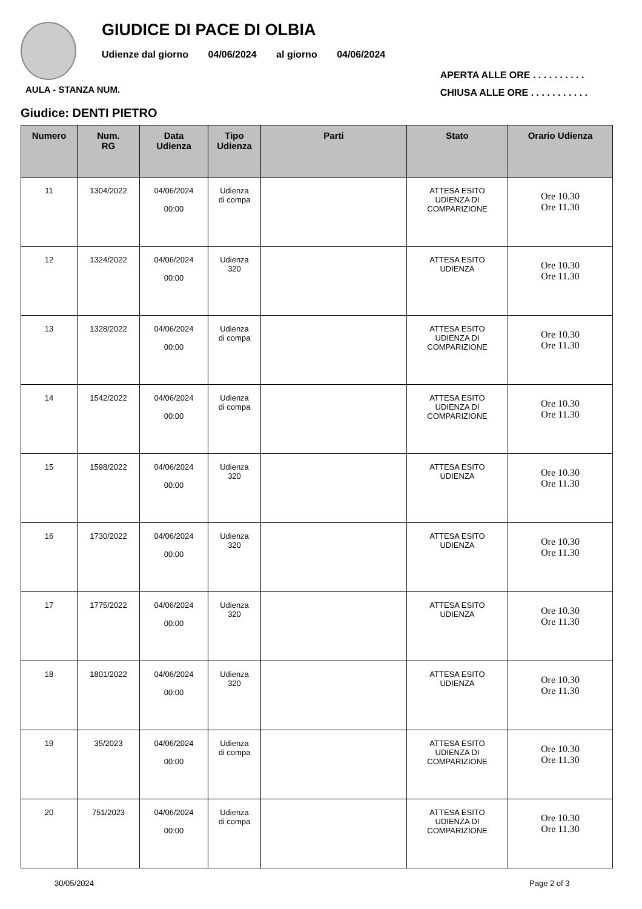GIUDICE DI PACE DI OLBIA
Udienze dal giorno 04/06/2024 al giorno 04/06/2024
AULA - STANZA NUM.
APERTA ALLE ORE . . . . . . . . . .
CHIUSA ALLE ORE . . . . . . . . . . .
Giudice: DENTI PIETRO
| Numero | Num. RG | Data Udienza | Tipo Udienza | Parti | Stato | Orario Udienza |
| --- | --- | --- | --- | --- | --- | --- |
| 11 | 1304/2022 | 04/06/2024 00:00 | Udienza di compa | | ATTESA ESITO UDIENZA DI COMPARIZIONE | Ore 10.30 Ore 11.30 |
| 12 | 1324/2022 | 04/06/2024 00:00 | Udienza 320 | | ATTESA ESITO UDIENZA | Ore 10.30 Ore 11.30 |
| 13 | 1328/2022 | 04/06/2024 00:00 | Udienza di compa | | ATTESA ESITO UDIENZA DI COMPARIZIONE | Ore 10.30 Ore 11.30 |
| 14 | 1542/2022 | 04/06/2024 00:00 | Udienza di compa | | ATTESA ESITO UDIENZA DI COMPARIZIONE | Ore 10.30 Ore 11.30 |
| 15 | 1598/2022 | 04/06/2024 00:00 | Udienza 320 | | ATTESA ESITO UDIENZA | Ore 10.30 Ore 11.30 |
| 16 | 1730/2022 | 04/06/2024 00:00 | Udienza 320 | | ATTESA ESITO UDIENZA | Ore 10.30 Ore 11.30 |
| 17 | 1775/2022 | 04/06/2024 00:00 | Udienza 320 | | ATTESA ESITO UDIENZA | Ore 10.30 Ore 11.30 |
| 18 | 1801/2022 | 04/06/2024 00:00 | Udienza 320 | | ATTESA ESITO UDIENZA | Ore 10.30 Ore 11.30 |
| 19 | 35/2023 | 04/06/2024 00:00 | Udienza di compa | | ATTESA ESITO UDIENZA DI COMPARIZIONE | Ore 10.30 Ore 11.30 |
| 20 | 751/2023 | 04/06/2024 00:00 | Udienza di compa | | ATTESA ESITO UDIENZA DI COMPARIZIONE | Ore 10.30 Ore 11.30 |
30/05/2024 Page 2 of 3